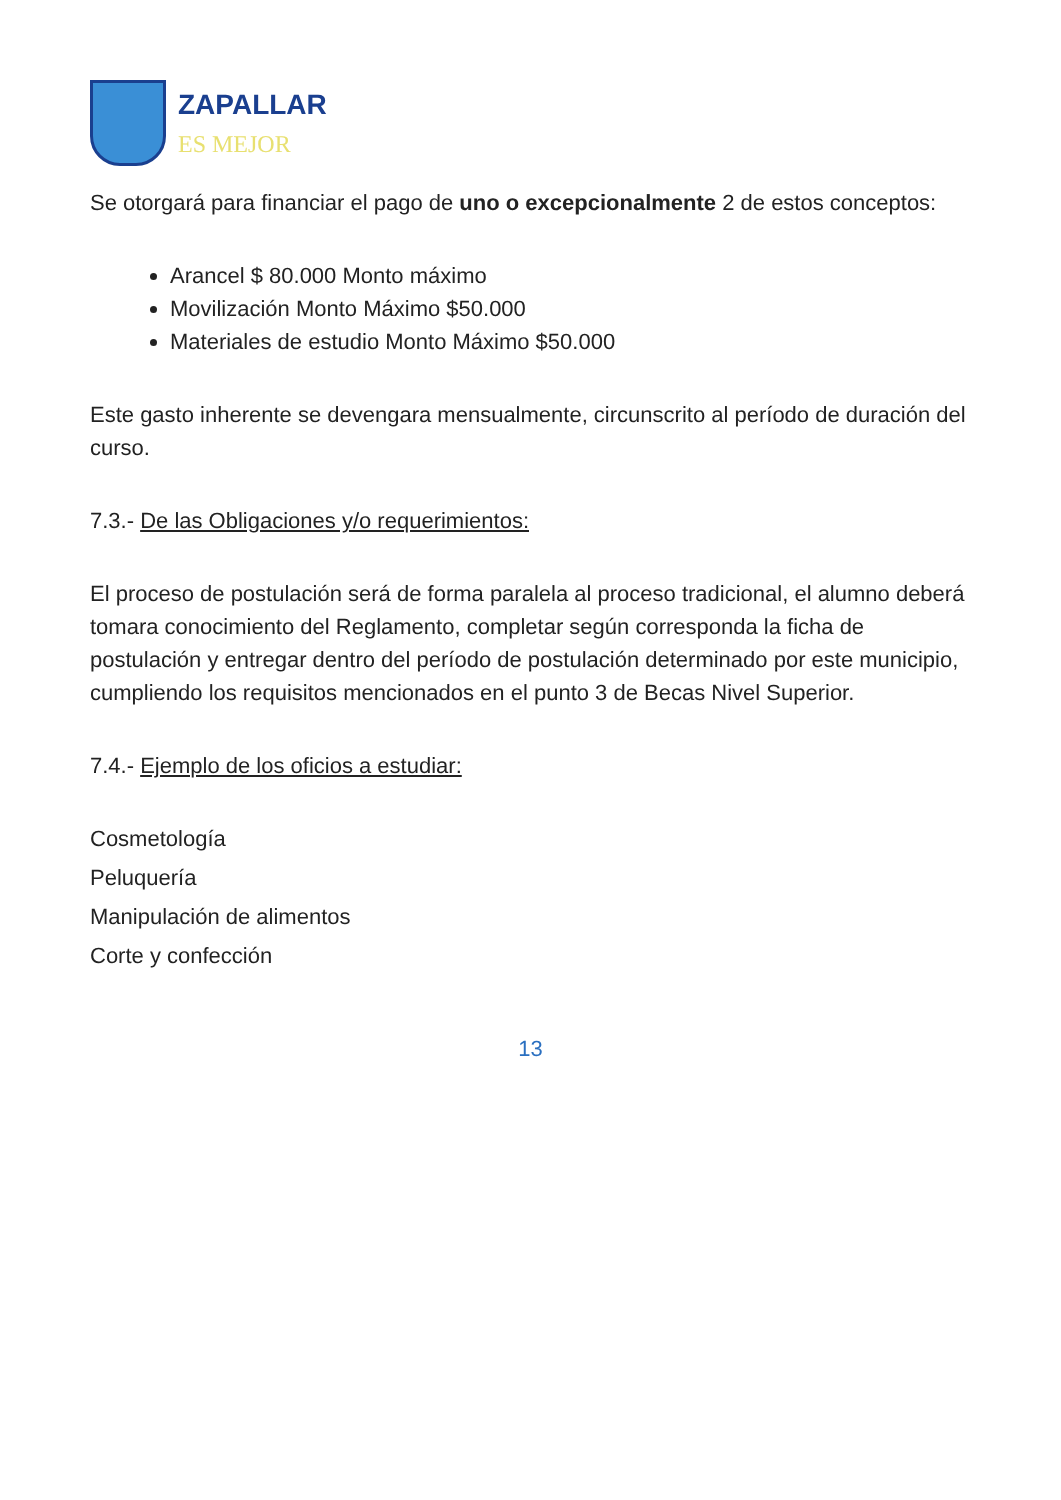ZAPALLAR
ES MEJOR
Se otorgará para financiar el pago de uno o excepcionalmente 2 de estos conceptos:
Arancel $ 80.000 Monto máximo
Movilización Monto Máximo $50.000
Materiales de estudio Monto Máximo $50.000
Este gasto inherente se devengara mensualmente, circunscrito al período de duración del curso.
7.3.- De las Obligaciones y/o requerimientos:
El proceso de postulación será de forma paralela al proceso tradicional, el alumno deberá tomara conocimiento del Reglamento, completar según corresponda la ficha de postulación y entregar dentro del período de postulación determinado por este municipio, cumpliendo los requisitos mencionados en el punto 3 de Becas Nivel Superior.
7.4.- Ejemplo de los oficios a estudiar:
Cosmetología
Peluquería
Manipulación de alimentos
Corte y confección
13